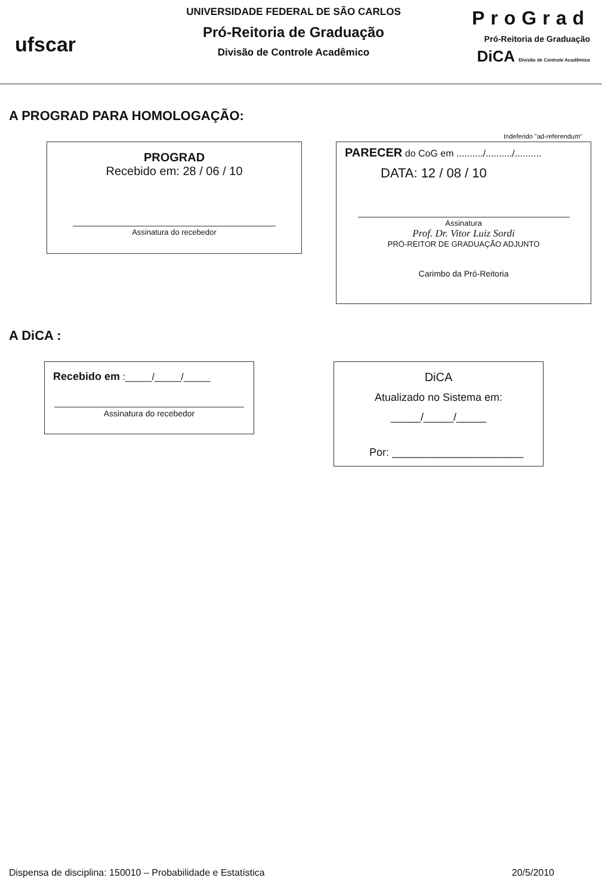ufscar
UNIVERSIDADE FEDERAL DE SÃO CARLOS
Pró-Reitoria de Graduação
Divisão de Controle Acadêmico
ProGrad
Pró-Reitoria de Graduação
DiCA Divisão de Controle Acadêmico
A PROGRAD PARA HOMOLOGAÇÃO:
PROGRAD
Recebido em: 28 / 06 / 10
Assinatura do recebedor
Indeferido "ad-referendum"
PARECER do CoG em ........../........../..........
DATA: 12 / 08 / 10
Assinatura
Prof. Dr. Vitor Luiz Sordi
PRÓ-REITOR DE GRADUAÇÃO ADJUNTO
Carimbo da Pró-Reitoria
A DiCA :
Recebido em :_____/_____/_____
Assinatura do recebedor
DiCA
Atualizado no Sistema em:
_____/_____/_____
Por: ______________________
Dispensa de disciplina: 150010 – Probabilidade e Estatística 20/5/2010